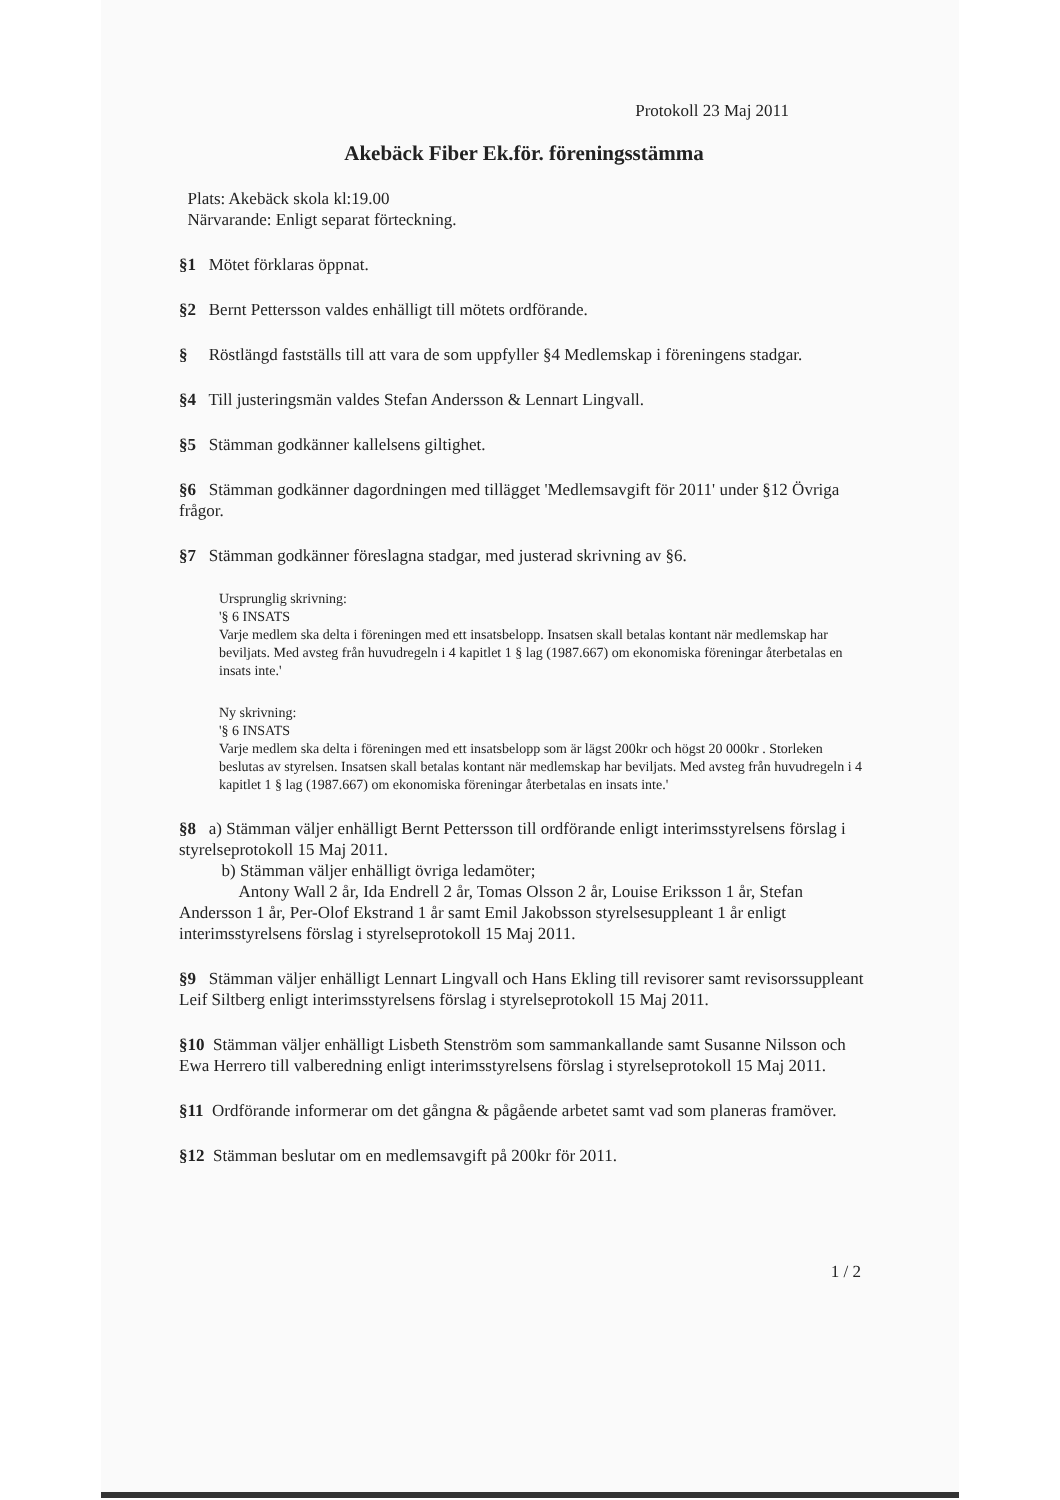Protokoll 23 Maj 2011
Akebäck Fiber Ek.för. föreningsstämma
Plats: Akebäck skola kl:19.00
Närvarande: Enligt separat förteckning.
§1 Mötet förklaras öppnat.
§2 Bernt Pettersson valdes enhälligt till mötets ordförande.
§ Röstlängd fastställs till att vara de som uppfyller §4 Medlemskap i föreningens stadgar.
§4 Till justeringsmän valdes Stefan Andersson & Lennart Lingvall.
§5 Stämman godkänner kallelsens giltighet.
§6 Stämman godkänner dagordningen med tillägget 'Medlemsavgift för 2011' under §12 Övriga frågor.
§7 Stämman godkänner föreslagna stadgar, med justerad skrivning av §6.
Ursprunglig skrivning:
'§ 6 INSATS
Varje medlem ska delta i föreningen med ett insatsbelopp. Insatsen skall betalas kontant när medlemskap har beviljats. Med avsteg från huvudregeln i 4 kapitlet 1 § lag (1987.667) om ekonomiska föreningar återbetalas en insats inte.'
Ny skrivning:
'§ 6 INSATS
Varje medlem ska delta i föreningen med ett insatsbelopp som är lägst 200kr och högst 20 000kr . Storleken beslutas av styrelsen. Insatsen skall betalas kontant när medlemskap har beviljats. Med avsteg från huvudregeln i 4 kapitlet 1 § lag (1987.667) om ekonomiska föreningar återbetalas en insats inte.'
§8 a) Stämman väljer enhälligt Bernt Pettersson till ordförande enligt interimsstyrelsens förslag i styrelseprotokoll 15 Maj 2011.
b) Stämman väljer enhälligt övriga ledamöter;
Antony Wall 2 år, Ida Endrell 2 år, Tomas Olsson 2 år, Louise Eriksson 1 år, Stefan Andersson 1 år, Per-Olof Ekstrand 1 år samt Emil Jakobsson styrelsesuppleant 1 år enligt interimsstyrelsens förslag i styrelseprotokoll 15 Maj 2011.
§9 Stämman väljer enhälligt Lennart Lingvall och Hans Ekling till revisorer samt revisorssuppleant Leif Siltberg enligt interimsstyrelsens förslag i styrelseprotokoll 15 Maj 2011.
§10 Stämman väljer enhälligt Lisbeth Stenström som sammankallande samt Susanne Nilsson och Ewa Herrero till valberedning enligt interimsstyrelsens förslag i styrelseprotokoll 15 Maj 2011.
§11 Ordförande informerar om det gångna & pågående arbetet samt vad som planeras framöver.
§12 Stämman beslutar om en medlemsavgift på 200kr för 2011.
1 / 2